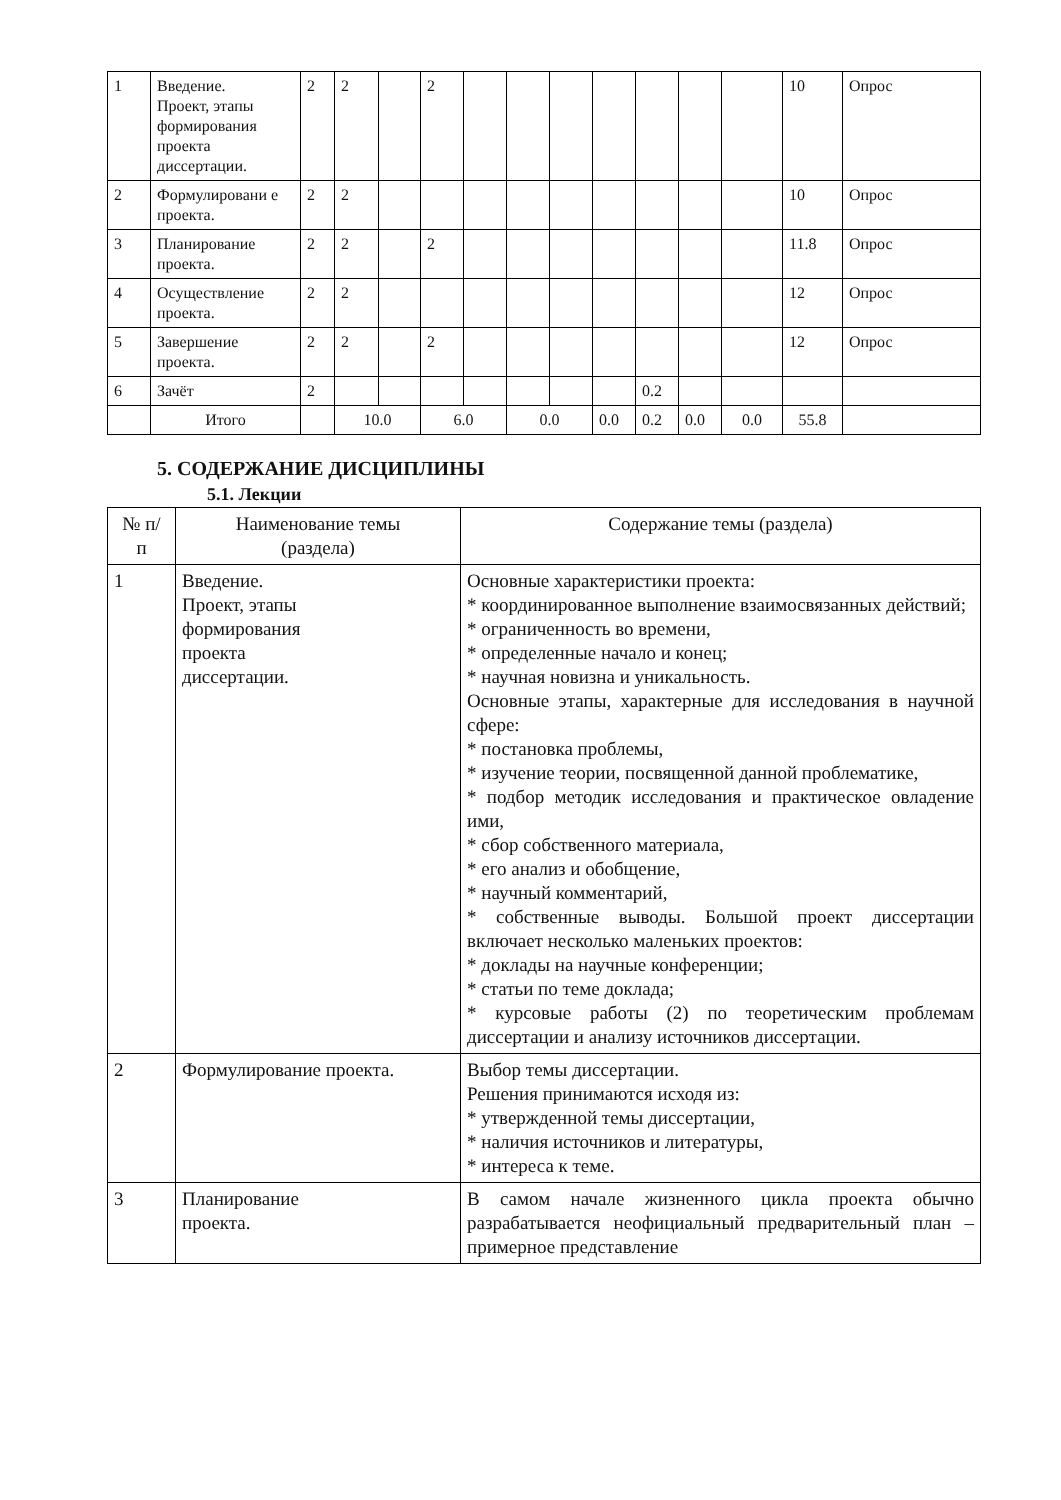| 1 | Введение. Проект, этапы формирования проекта диссертации. | 2 | 2 | | 2 | | | | | | | | 10 | Опрос |
| 2 | Формулировани е проекта. | 2 | 2 | | | | | | | | | | 10 | Опрос |
| 3 | Планирование проекта. | 2 | 2 | | 2 | | | | | | | | 11.8 | Опрос |
| 4 | Осуществление проекта. | 2 | 2 | | | | | | | | | | 12 | Опрос |
| 5 | Завершение проекта. | 2 | 2 | | 2 | | | | | | | | 12 | Опрос |
| 6 | Зачёт | 2 | | | | | | | | 0.2 | | | | |
| | Итого | | 10.0 | | 6.0 | | 0.0 | | 0.0 | 0.2 | 0.0 | 0.0 | 55.8 | |
5. СОДЕРЖАНИЕ ДИСЦИПЛИНЫ
5.1. Лекции
| № п/ п | Наименование темы (раздела) | Содержание темы (раздела) |
| --- | --- | --- |
| 1 | Введение. Проект, этапы формирования проекта диссертации. | Основные характеристики проекта: * координированное выполнение взаимосвязанных действий; * ограниченность во времени, * определенные начало и конец; * научная новизна и уникальность. Основные этапы, характерные для исследования в научной сфере: * постановка проблемы, * изучение теории, посвященной данной проблематике, * подбор методик исследования и практическое овладение ими, * сбор собственного материала, * его анализ и обобщение, * научный комментарий, * собственные выводы. Большой проект диссертации включает несколько маленьких проектов: * доклады на научные конференции; * статьи по теме доклада; * курсовые работы (2) по теоретическим проблемам диссертации и анализу источников диссертации. |
| 2 | Формулирование проекта. | Выбор темы диссертации. Решения принимаются исходя из: * утвержденной темы диссертации, * наличия источников и литературы, * интереса к теме. |
| 3 | Планирование проекта. | В самом начале жизненного цикла проекта обычно разрабатывается неофициальный предварительный план – примерное представление |